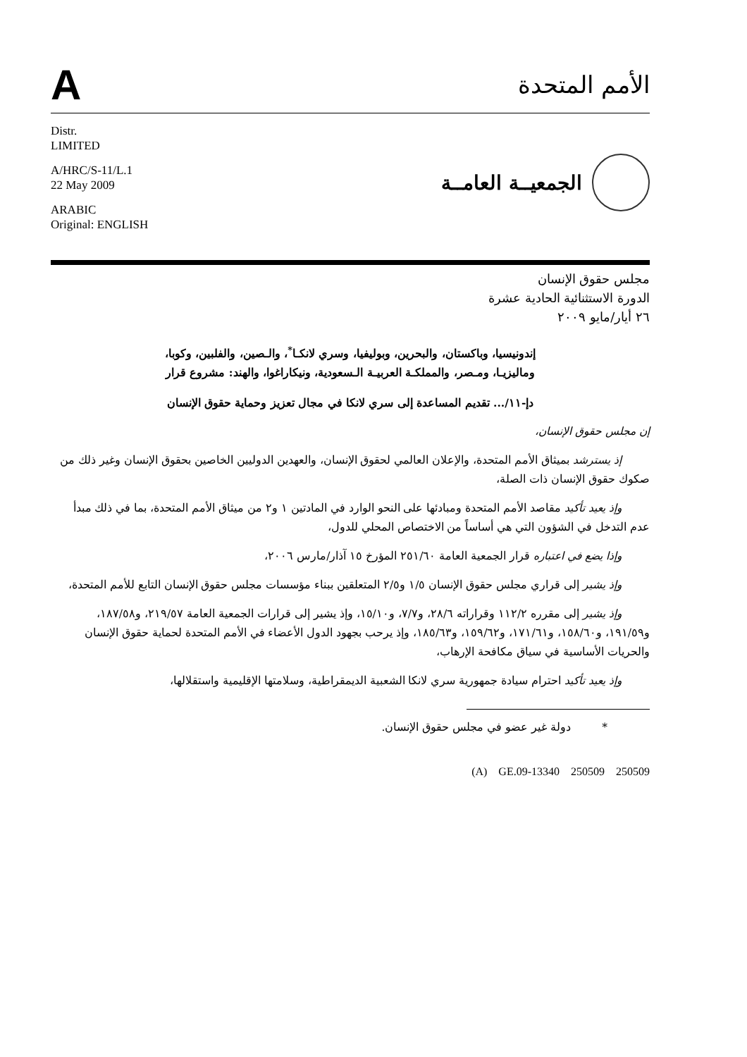A
الأمم المتحدة
Distr.
LIMITED
A/HRC/S-11/L.1
22 May 2009
ARABIC
Original: ENGLISH
الجمعيــة العامــة
مجلس حقوق الإنسان
الدورة الاستثنائية الحادية عشرة
٢٦ أيار/مايو ٢٠٠٩
إندونيسيا، وباكستان، والبحرين، وبوليفيا، وسري لانكـا<sup>*</sup>، والـصين، والفلبين، وكوبا، وماليزيـا، ومـصر، والمملكـة العربيـة الـسعودية، ونيكاراغوا، والهند: مشروع قرار
دإ-١١/... تقديم المساعدة إلى سري لانكا في مجال تعزيز وحماية حقوق الإنسان
إن مجلس حقوق الإنسان،
إذ يسترشد بميثاق الأمم المتحدة، والإعلان العالمي لحقوق الإنسان، والعهدين الدوليين الخاصين بحقوق الإنسان وغير ذلك من صكوك حقوق الإنسان ذات الصلة،
وإذ يعيد تأكيد مقاصد الأمم المتحدة ومبادئها على النحو الوارد في المادتين ١ و٢ من ميثاق الأمم المتحدة، بما في ذلك مبدأ عدم التدخل في الشؤون التي هي أساساً من الاختصاص المحلي للدول،
وإذا يضع في اعتباره قرار الجمعية العامة ٢٥١/٦٠ المؤرخ ١٥ آذار/مارس ٢٠٠٦،
وإذ يشير إلى قراري مجلس حقوق الإنسان ١/٥ و٢/٥ المتعلقين ببناء مؤسسات مجلس حقوق الإنسان التابع للأمم المتحدة،
وإذ يشير إلى مقرره ١١٢/٢ وقراراته ٢٨/٦، و٧/٧، و١٥/١٠، وإذ يشير إلى قرارات الجمعية العامة ٢١٩/٥٧، و١٨٧/٥٨، و١٩١/٥٩، و١٥٨/٦٠، و١٧١/٦١، و١٥٩/٦٢، و١٨٥/٦٣، وإذ يرحب بجهود الدول الأعضاء في الأمم المتحدة لحماية حقوق الإنسان والحريات الأساسية في سياق مكافحة الإرهاب،
وإذ يعيد تأكيد احترام سيادة جمهورية سري لانكا الشعبية الديمقراطية، وسلامتها الإقليمية واستقلالها،
* دولة غير عضو في مجلس حقوق الإنسان.
(A) GE.09-13340 250509 250509